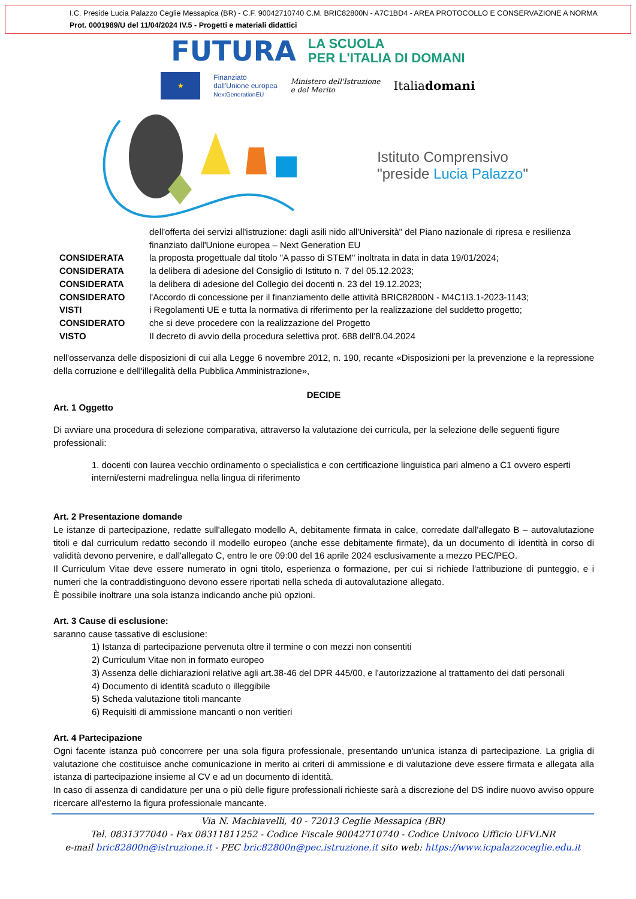I.C. Preside Lucia Palazzo Ceglie Messapica (BR) - C.F. 90042710740 C.M. BRIC82800N - A7C1BD4 - AREA PROTOCOLLO E CONSERVAZIONE A NORMA
Prot. 0001989/U del 11/04/2024 IV.5 - Progetti e materiali didattici
FUTURA LA SCUOLA
PER L'ITALIA DI DOMANI
★
Finanziato
dall'Unione europea
NextGenerationEU
Ministero dell'Istruzione
e del Merito
Italiadomani
Istituto Comprensivo
"preside Lucia Palazzo"
dell'offerta dei servizi all'istruzione: dagli asili nido all'Università" del Piano nazionale di ripresa e resilienza finanziato dall'Unione europea – Next Generation EU
CONSIDERATA la proposta progettuale dal titolo "A passo di STEM" inoltrata in data in data 19/01/2024;
CONSIDERATA la delibera di adesione del Consiglio di Istituto n. 7 del 05.12.2023;
CONSIDERATA la delibera di adesione del Collegio dei docenti n. 23 del 19.12.2023;
CONSIDERATO l'Accordo di concessione per il finanziamento delle attività BRIC82800N - M4C1I3.1-2023-1143;
VISTI i Regolamenti UE e tutta la normativa di riferimento per la realizzazione del suddetto progetto;
CONSIDERATO che si deve procedere con la realizzazione del Progetto
VISTO Il decreto di avvio della procedura selettiva prot. 688 dell'8.04.2024
nell'osservanza delle disposizioni di cui alla Legge 6 novembre 2012, n. 190, recante «Disposizioni per la prevenzione e la repressione della corruzione e dell'illegalità della Pubblica Amministrazione»,
DECIDE
Art. 1 Oggetto
Di avviare una procedura di selezione comparativa, attraverso la valutazione dei curricula, per la selezione delle seguenti figure professionali:
1. docenti con laurea vecchio ordinamento o specialistica e con certificazione linguistica pari almeno a C1 ovvero esperti interni/esterni madrelingua nella lingua di riferimento
Art. 2 Presentazione domande
Le istanze di partecipazione, redatte sull'allegato modello A, debitamente firmata in calce, corredate dall'allegato B – autovalutazione titoli e dal curriculum redatto secondo il modello europeo (anche esse debitamente firmate), da un documento di identità in corso di validità devono pervenire, e dall'allegato C, entro le ore 09:00 del 16 aprile 2024 esclusivamente a mezzo PEC/PEO.
Il Curriculum Vitae deve essere numerato in ogni titolo, esperienza o formazione, per cui si richiede l'attribuzione di punteggio, e i numeri che la contraddistinguono devono essere riportati nella scheda di autovalutazione allegato.
È possibile inoltrare una sola istanza indicando anche più opzioni.
Art. 3 Cause di esclusione:
saranno cause tassative di esclusione:
1) Istanza di partecipazione pervenuta oltre il termine o con mezzi non consentiti
2) Curriculum Vitae non in formato europeo
3) Assenza delle dichiarazioni relative agli art.38-46 del DPR 445/00, e l'autorizzazione al trattamento dei dati personali
4) Documento di identità scaduto o illeggibile
5) Scheda valutazione titoli mancante
6) Requisiti di ammissione mancanti o non veritieri
Art. 4 Partecipazione
Ogni facente istanza può concorrere per una sola figura professionale, presentando un'unica istanza di partecipazione. La griglia di valutazione che costituisce anche comunicazione in merito ai criteri di ammissione e di valutazione deve essere firmata e allegata alla istanza di partecipazione insieme al CV e ad un documento di identità.
In caso di assenza di candidature per una o più delle figure professionali richieste sarà a discrezione del DS indire nuovo avviso oppure ricercare all'esterno la figura professionale mancante.
Via N. Machiavelli, 40 - 72013 Ceglie Messapica (BR)
Tel. 0831377040 - Fax 08311811252 - Codice Fiscale 90042710740 - Codice Univoco Ufficio UFVLNR
e-mail bric82800n@istruzione.it - PEC bric82800n@pec.istruzione.it sito web: https://www.icpalazzoceglie.edu.it